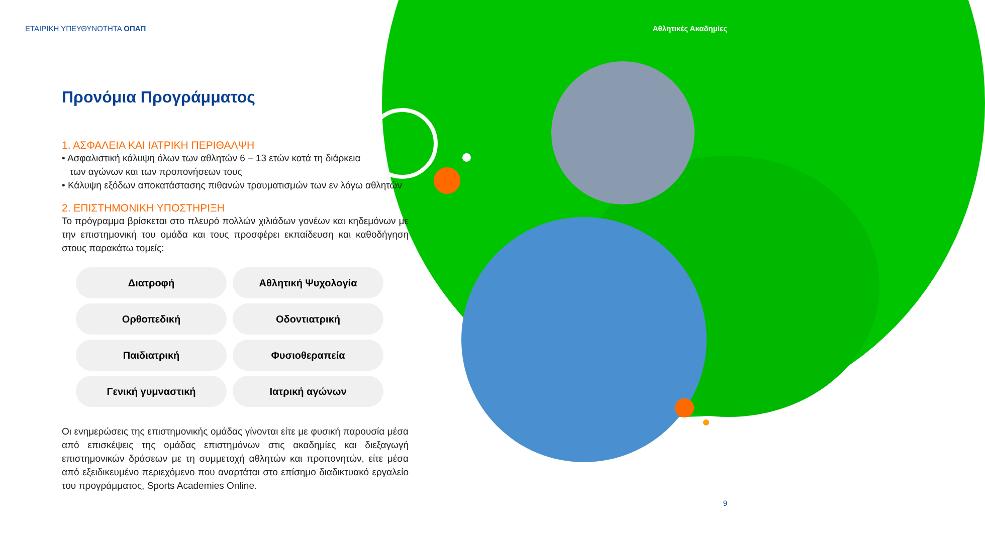ΕΤΑΙΡΙΚΗ ΥΠΕΥΘΥΝΟΤΗΤΑ ΟΠΑΠ Αθλητικές Ακαδημίες
Προνόμια Προγράμματος
1. ΑΣΦΑΛΕΙΑ ΚΑΙ ΙΑΤΡΙΚΗ ΠΕΡΙΘΑΛΨΗ
• Ασφαλιστική κάλυψη όλων των αθλητών 6 – 13 ετών κατά τη διάρκεια
των αγώνων και των προπονήσεων τους
• Κάλυψη εξόδων αποκατάστασης πιθανών τραυματισμών των εν λόγω αθλητών
2. ΕΠΙΣΤΗΜΟΝΙΚΗ ΥΠΟΣΤΗΡΙΞΗ
Το πρόγραμμα βρίσκεται στο πλευρό πολλών χιλιάδων γονέων και κηδεμόνων με την επιστημονική του ομάδα και τους προσφέρει εκπαίδευση και καθοδήγηση στους παρακάτω τομείς:
Διατροφή
Αθλητική Ψυχολογία
Ορθοπεδική
Οδοντιατρική
Παιδιατρική
Φυσιοθεραπεία
Γενική γυμναστική
Ιατρική αγώνων
Οι ενημερώσεις της επιστημονικής ομάδας γίνονται είτε με φυσική παρουσία μέσα από επισκέψεις της ομάδας επιστημόνων στις ακαδημίες και διεξαγωγή επιστημονικών δράσεων με τη συμμετοχή αθλητών και προπονητών, είτε μέσα από εξειδικευμένο περιεχόμενο που αναρτάται στο επίσημο διαδικτυακό εργαλείο του προγράμματος, Sports Academies Online.
9